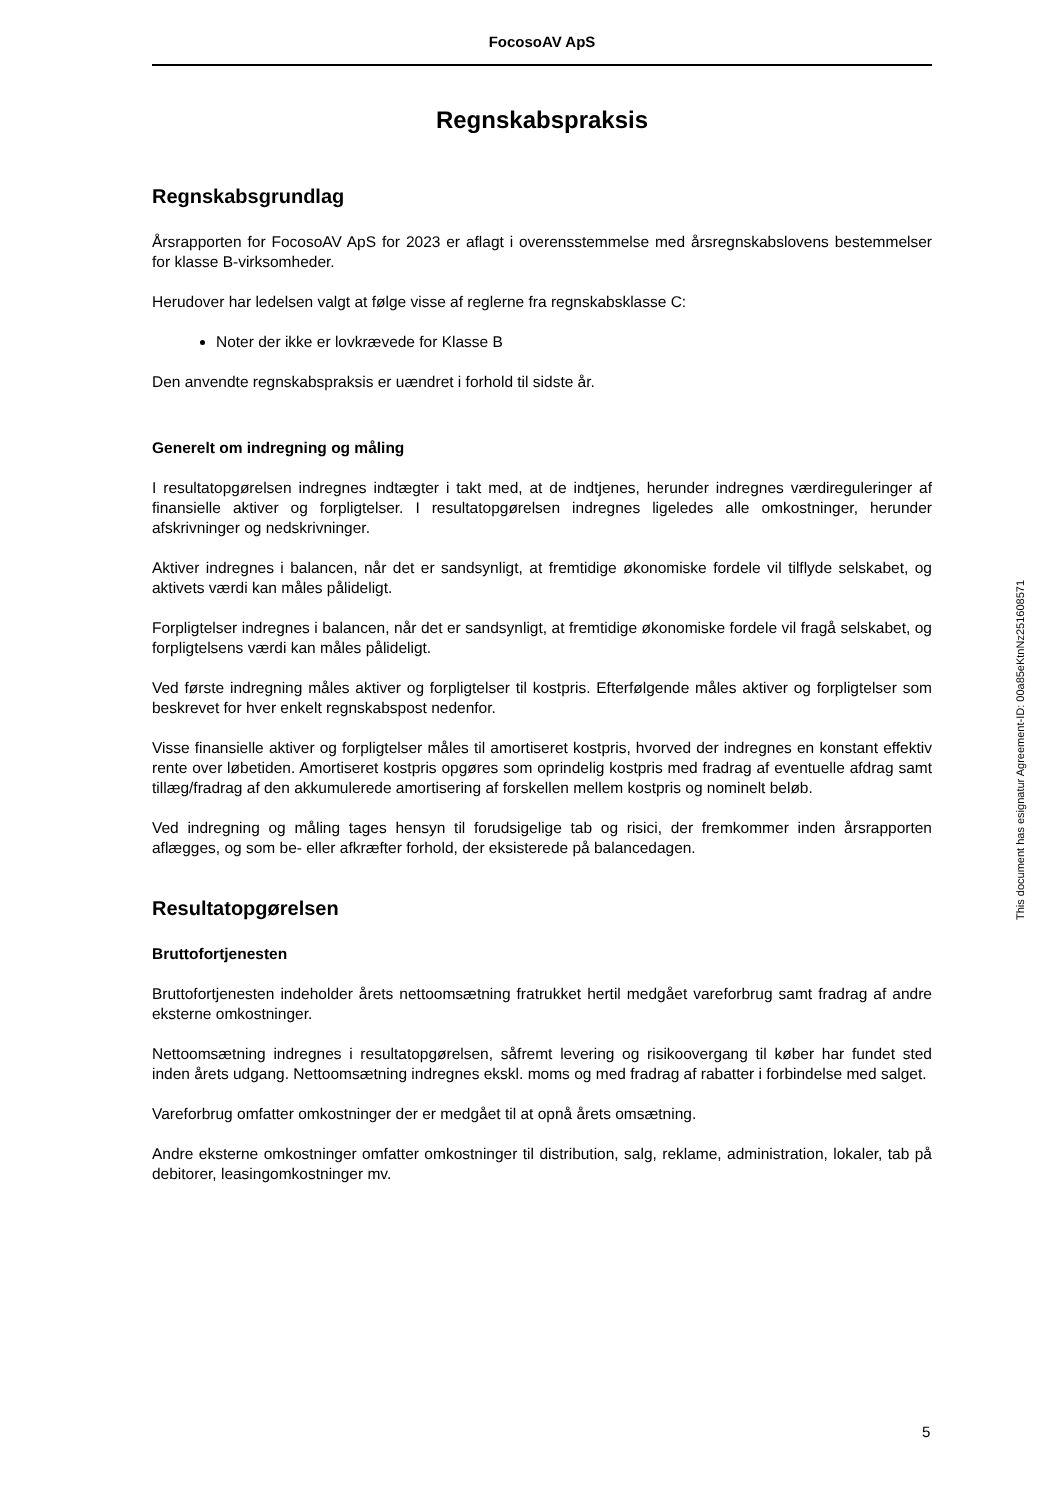FocosoAV ApS
Regnskabspraksis
Regnskabsgrundlag
Årsrapporten for FocosoAV ApS for 2023 er aflagt i overensstemmelse med årsregnskabslovens bestemmelser for klasse B-virksomheder.
Herudover har ledelsen valgt at følge visse af reglerne fra regnskabsklasse C:
Noter der ikke er lovkrævede for Klasse B
Den anvendte regnskabspraksis er uændret i forhold til sidste år.
Generelt om indregning og måling
I resultatopgørelsen indregnes indtægter i takt med, at de indtjenes, herunder indregnes værdireguleringer af finansielle aktiver og forpligtelser. I resultatopgørelsen indregnes ligeledes alle omkostninger, herunder afskrivninger og nedskrivninger.
Aktiver indregnes i balancen, når det er sandsynligt, at fremtidige økonomiske fordele vil tilflyde selskabet, og aktivets værdi kan måles pålideligt.
Forpligtelser indregnes i balancen, når det er sandsynligt, at fremtidige økonomiske fordele vil fragå selskabet, og forpligtelsens værdi kan måles pålideligt.
Ved første indregning måles aktiver og forpligtelser til kostpris. Efterfølgende måles aktiver og forpligtelser som beskrevet for hver enkelt regnskabspost nedenfor.
Visse finansielle aktiver og forpligtelser måles til amortiseret kostpris, hvorved der indregnes en konstant effektiv rente over løbetiden. Amortiseret kostpris opgøres som oprindelig kostpris med fradrag af eventuelle afdrag samt tillæg/fradrag af den akkumulerede amortisering af forskellen mellem kostpris og nominelt beløb.
Ved indregning og måling tages hensyn til forudsigelige tab og risici, der fremkommer inden årsrapporten aflægges, og som be- eller afkræfter forhold, der eksisterede på balancedagen.
Resultatopgørelsen
Bruttofortjenesten
Bruttofortjenesten indeholder årets nettoomsætning fratrukket hertil medgået vareforbrug samt fradrag af andre eksterne omkostninger.
Nettoomsætning indregnes i resultatopgørelsen, såfremt levering og risikoovergang til køber har fundet sted inden årets udgang. Nettoomsætning indregnes ekskl. moms og med fradrag af rabatter i forbindelse med salget.
Vareforbrug omfatter omkostninger der er medgået til at opnå årets omsætning.
Andre eksterne omkostninger omfatter omkostninger til distribution, salg, reklame, administration, lokaler, tab på debitorer, leasingomkostninger mv.
This document has esignatur Agreement-ID: 00a85eKtnNz251608571
5